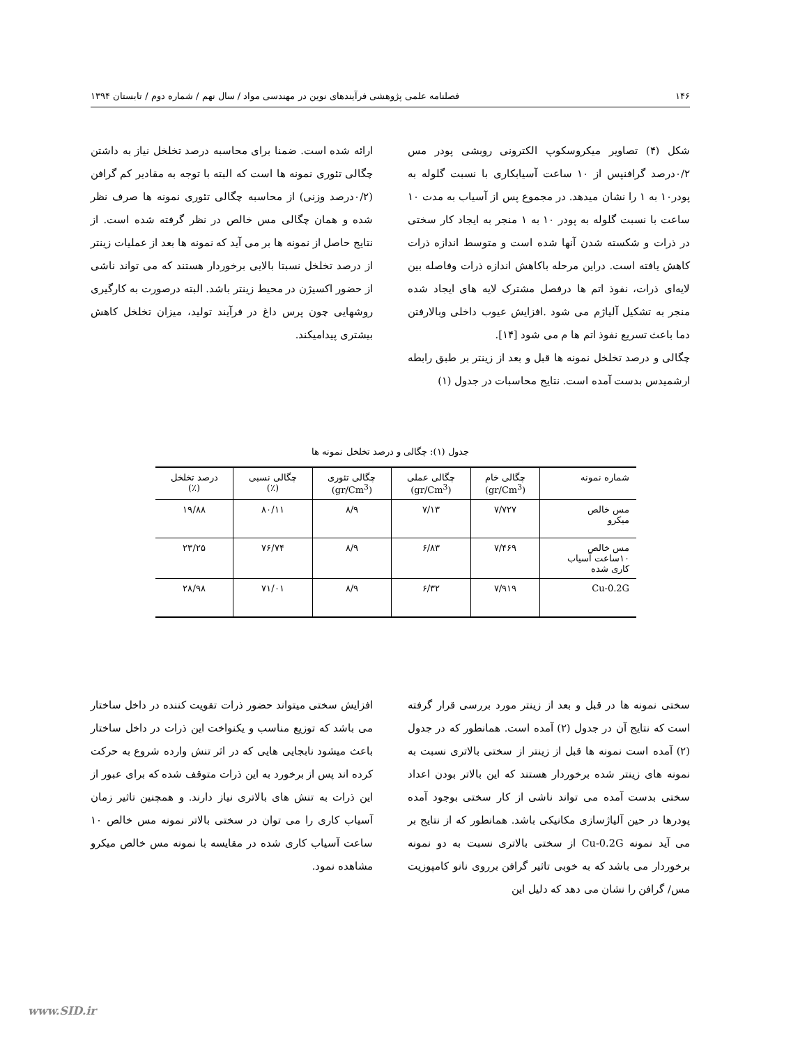۱۴۶ فصلنامه علمی پژوهشی فرآیندهای نوین در مهندسی مواد / سال نهم / شماره دوم / تابستان ۱۳۹۴
شکل (۴) تصاویر میکروسکوپ الکترونی روبشی پودر مس ۰/۲درصد گرافنپس از ۱۰ ساعت آسیابکاری با نسبت گلوله به پودر۱۰ به ۱ را نشان میدهد. در مجموع پس از آسیاب به مدت ۱۰ ساعت با نسبت گلوله به پودر ۱۰ به ۱ منجر به ایجاد کار سختی در ذرات و شکسته شدن آنها شده است و متوسط اندازه ذرات کاهش یافته است. دراین مرحله باکاهش اندازه ذرات وفاصله بین لایه‌ای ذرات، نفوذ اتم ها درفصل مشترک لایه های ایجاد شده منجر به تشکیل آلیاژم می شود .افزایش عیوب داخلی وبالارفتن دما باعث تسریع نفوذ اتم ها م می شود [۱۴].
چگالی و درصد تخلخل نمونه ها قبل و بعد از زینتر بر طبق رابطه ارشمیدس بدست آمده است. نتایج محاسبات در جدول (۱)
ارائه شده است. ضمنا برای محاسبه درصد تخلخل نیاز به داشتن چگالی تئوری نمونه ها است که البته با توجه به مقادیر کم گرافن (۰/۲درصد وزنی) از محاسبه چگالی تئوری نمونه ها صرف نظر شده و همان چگالی مس خالص در نظر گرفته شده است. از نتایج حاصل از نمونه ها بر می آید که نمونه ها بعد از عملیات زینتر از درصد تخلخل نسبتا بالایی برخوردار هستند که می تواند ناشی از حضور اکسیژن در محیط زینتر باشد. البته درصورت به کارگیری روشهایی چون پرس داغ در فرآیند تولید، میزان تخلخل کاهش بیشتری پیدامیکند.
جدول (۱): چگالی و درصد تخلخل نمونه ها
| شماره نمونه | چگالی خام (gr/Cm<sup>3</sup>) | چگالی عملی (gr/Cm<sup>3</sup>) | چگالی تئوری (gr/Cm<sup>3</sup>) | چگالی نسبی (٪) | درصد تخلخل (٪) |
| --- | --- | --- | --- | --- | --- |
| مس خالص میکرو | ۷/۷۲۷ | ۷/۱۳ | ۸/۹ | ۸۰/۱۱ | ۱۹/۸۸ |
| مس خالص ۱۰ساعت آسیاب کاری شده | ۷/۴۶۹ | ۶/۸۳ | ۸/۹ | ۷۶/۷۴ | ۲۳/۲۵ |
| Cu-0.2G | ۷/۹۱۹ | ۶/۳۲ | ۸/۹ | ۷۱/۰۱ | ۲۸/۹۸ |
سختی نمونه ها در قبل و بعد از زینتر مورد بررسی قرار گرفته است که نتایج آن در جدول (۲) آمده است. همانطور که در جدول (۲) آمده است نمونه ها قبل از زینتر از سختی بالاتری نسبت به نمونه های زینتر شده برخوردار هستند که این بالاتر بودن اعداد سختی بدست آمده می تواند ناشی از کار سختی بوجود آمده پودرها در حین آلیاژسازی مکانیکی باشد. همانطور که از نتایج بر می آید نمونه Cu-0.2G از سختی بالاتری نسبت به دو نمونه برخوردار می باشد که به خوبی تاثیر گرافن برروی نانو کامپوزیت مس/ گرافن را نشان می دهد که دلیل این
افزایش سختی میتواند حضور ذرات تقویت کننده در داخل ساختار می باشد که توزیع مناسب و یکنواخت این ذرات در داخل ساختار باعث میشود نابجایی هایی که در اثر تنش وارده شروع به حرکت کرده اند پس از برخورد به این ذرات متوقف شده که برای عبور از این ذرات به تنش های بالاتری نیاز دارند. و همچنین تاثیر زمان آسیاب کاری را می توان در سختی بالاتر نمونه مس خالص ۱۰ ساعت آسیاب کاری شده در مقایسه با نمونه مس خالص میکرو مشاهده نمود.
www.SID.ir